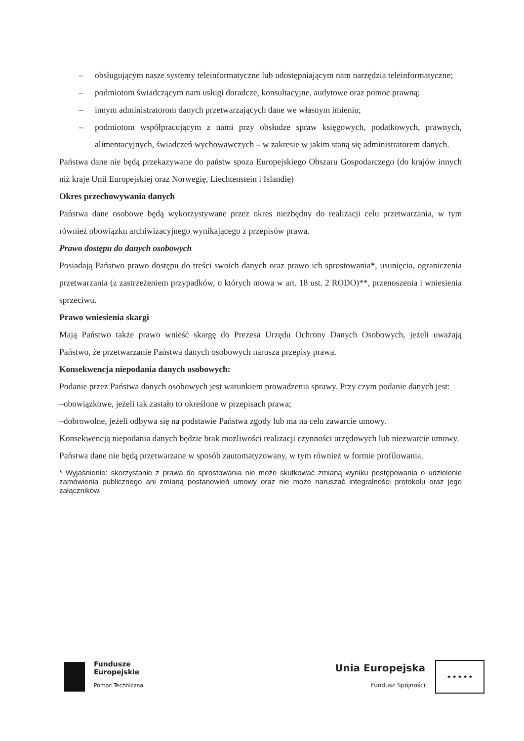– obsługującym nasze systemy teleinformatyczne lub udostępniającym nam narzędzia teleinformatyczne;
– podmiotom świadczącym nam usługi doradcze, konsultacyjne, audytowe oraz pomoc prawną;
– innym administratorom danych przetwarzających dane we własnym imieniu;
– podmiotom współpracującym z nami przy obsłudze spraw księgowych, podatkowych, prawnych, alimentacyjnych, świadczeń wychowawczych – w zakresie w jakim staną się administratorem danych.
Państwa dane nie będą przekazywane do państw spoza Europejskiego Obszaru Gospodarczego (do krajów innych niż kraje Unii Europejskiej oraz Norwegię, Liechtenstein i Islandię)
Okres przechowywania danych
Państwa dane osobowe będą wykorzystywane przez okres niezbędny do realizacji celu przetwarzania, w tym również obowiązku archiwizacyjnego wynikającego z przepisów prawa.
Prawo dostępu do danych osobowych
Posiadają Państwo prawo dostępu do treści swoich danych oraz prawo ich sprostowania*, usunięcia, ograniczenia przetwarzania (z zastrzeżeniem przypadków, o których mowa w art. 18 ust. 2 RODO)**, przenoszenia i wniesienia sprzeciwu.
Prawo wniesienia skargi
Mają Państwo także prawo wnieść skargę do Prezesa Urzędu Ochrony Danych Osobowych, jeżeli uważają Państwo, że przetwarzanie Państwa danych osobowych narusza przepisy prawa.
Konsekwencja niepodania danych osobowych:
Podanie przez Państwa danych osobowych jest warunkiem prowadzenia sprawy. Przy czym podanie danych jest:
–obowiązkowe, jeżeli tak zastało to określone w przepisach prawa;
–dobrowolne, jeżeli odbywa się na podstawie Państwa zgody lub ma na celu zawarcie umowy.
Konsekwencją niepodania danych będzie brak możliwości realizacji czynności urzędowych lub niezwarcie umowy.
Państwa dane nie będą przetwarzane w sposób zautomatyzowany, w tym również w formie profilowania.
* Wyjaśnienie: skorzystanie z prawa do sprostowania nie może skutkować zmianą wyniku postępowania o udzielenie zamówienia publicznego ani zmianą postanowień umowy oraz nie może naruszać integralności protokołu oraz jego załączników.
Fundusze
Europejskie
Pomoc Techniczna
Unia Europejska
Fundusz Spójności
★ ★ ★ ★ ★